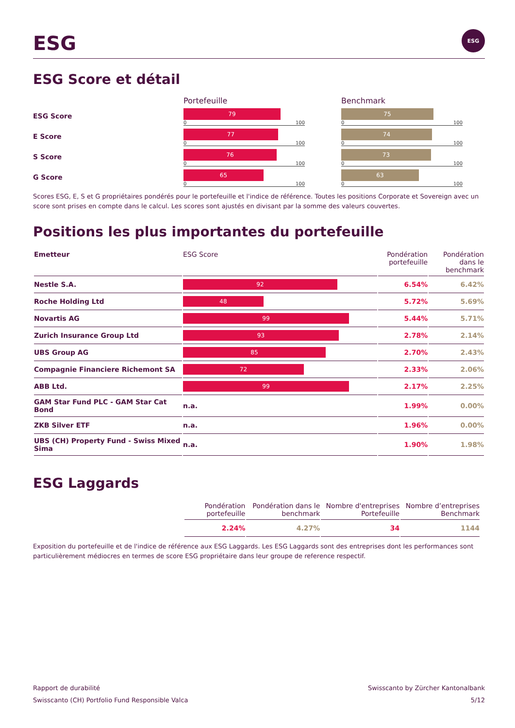ESG ESG
ESG Score et détail
Portefeuille
Benchmark
ESG Score
79
0 100
75
0 100
E Score
77
0 100
74
0 100
S Score
76
0 100
73
0 100
G Score
65
0 100
63
0 100
Scores ESG, E, S et G propriétaires pondérés pour le portefeuille et l'indice de référence. Toutes les positions Corporate et Sovereign avec un score sont prises en compte dans le calcul. Les scores sont ajustés en divisant par la somme des valeurs couvertes.
Positions les plus importantes du portefeuille
| Emetteur | ESG Score | Pondération portefeuille | Pondération dans le benchmark |
| --- | --- | --- | --- |
| Nestle S.A. | 92 | 6.54% | 6.42% |
| Roche Holding Ltd | 48 | 5.72% | 5.69% |
| Novartis AG | 99 | 5.44% | 5.71% |
| Zurich Insurance Group Ltd | 93 | 2.78% | 2.14% |
| UBS Group AG | 85 | 2.70% | 2.43% |
| Compagnie Financiere Richemont SA | 72 | 2.33% | 2.06% |
| ABB Ltd. | 99 | 2.17% | 2.25% |
| GAM Star Fund PLC - GAM Star Cat Bond | n.a. | 1.99% | 0.00% |
| ZKB Silver ETF | n.a. | 1.96% | 0.00% |
| UBS (CH) Property Fund - Swiss Mixed Sima | n.a. | 1.90% | 1.98% |
ESG Laggards
| Pondération portefeuille | Pondération dans le benchmark | Nombre d'entreprises Portefeuille | Nombre d’entreprises Benchmark |
| --- | --- | --- | --- |
| 2.24% | 4.27% | 34 | 1144 |
Exposition du portefeuille et de l'indice de référence aux ESG Laggards. Les ESG Laggards sont des entreprises dont les performances sont particulièrement médiocres en termes de score ESG propriétaire dans leur groupe de reference respectif.
Rapport de durabilité
Swisscanto (CH) Portfolio Fund Responsible Valca
Swisscanto by Zürcher Kantonalbank
5/12